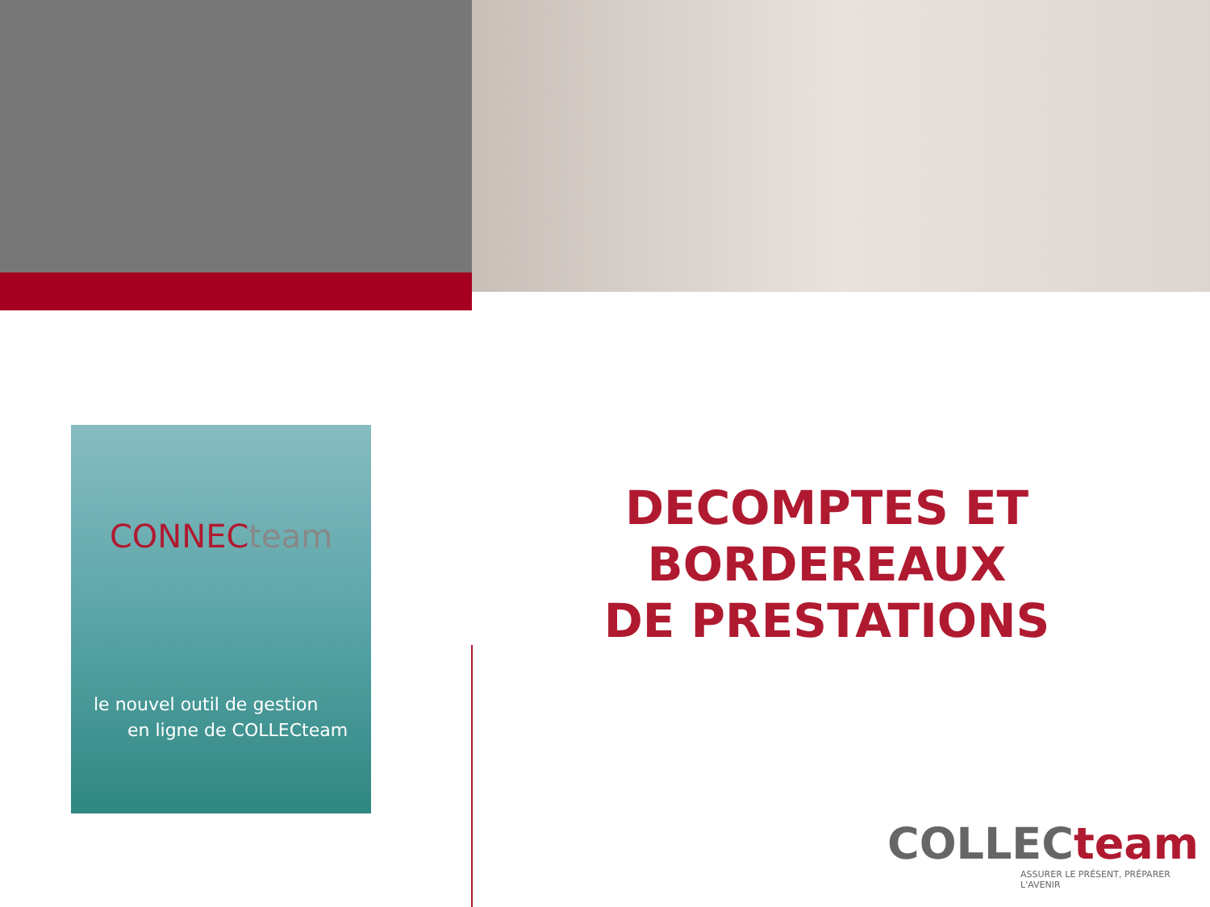CONNECteam
le nouvel outil de gestion
en ligne de COLLECteam
DECOMPTES ET BORDEREAUX
DE PRESTATIONS
COLLECteam
ASSURER LE PRÉSENT, PRÉPARER L'AVENIR